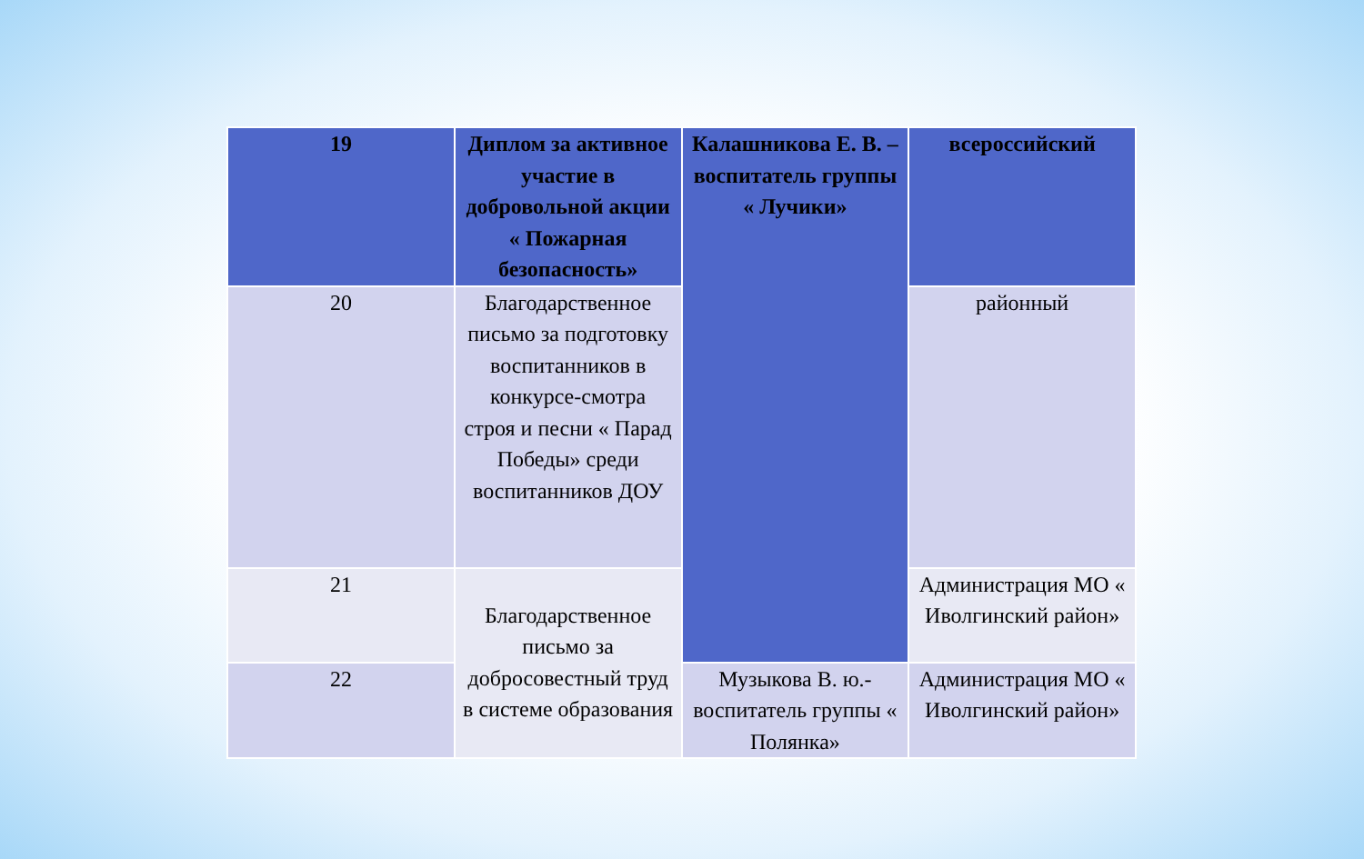| 19 | Диплом за активное участие в добровольной акции « Пожарная безопасность» | Калашникова Е. В. – воспитатель группы « Лучики» | всероссийский |
| 20 | Благодарственное письмо за подготовку воспитанников в конкурсе-смотра строя и песни « Парад Победы» среди воспитанников ДОУ | | районный |
| 21 | Благодарственное письмо за добросовестный труд в системе образования | | Администрация МО « Иволгинский район» |
| 22 | | Музыкова В. ю.- воспитатель группы « Полянка» | Администрация МО « Иволгинский район» |